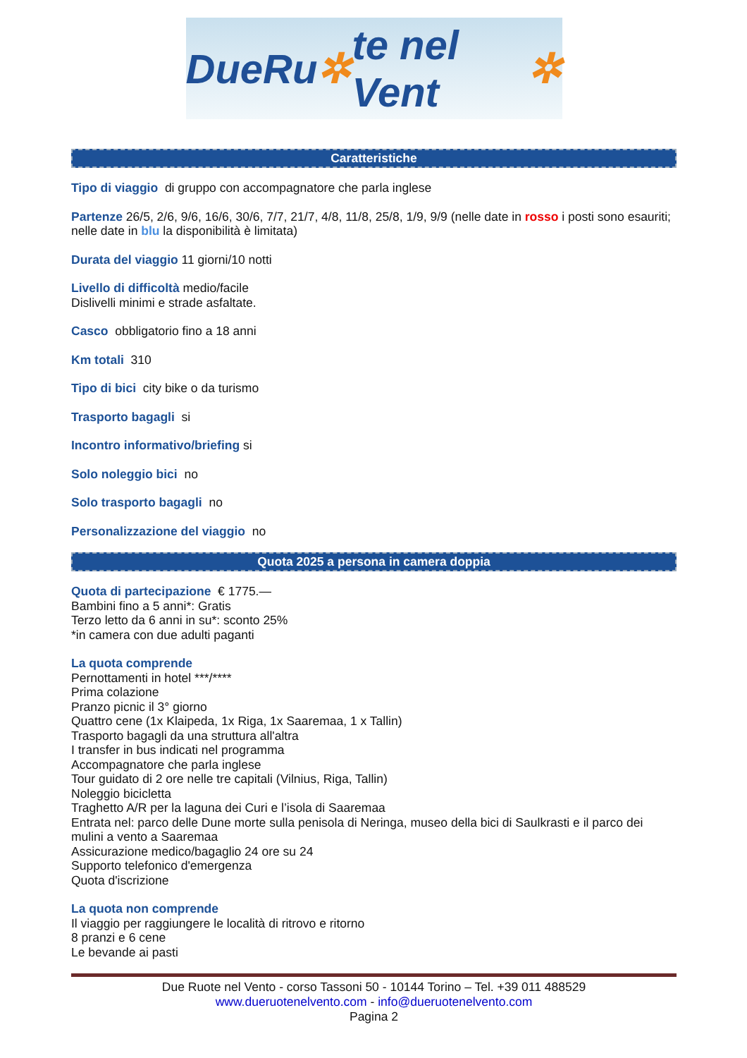DueRu ✲ te nel Vent ✲
Caratteristiche
Tipo di viaggio di gruppo con accompagnatore che parla inglese
Partenze 26/5, 2/6, 9/6, 16/6, 30/6, 7/7, 21/7, 4/8, 11/8, 25/8, 1/9, 9/9 (nelle date in rosso i posti sono esauriti; nelle date in blu la disponibilità è limitata)
Durata del viaggio 11 giorni/10 notti
Livello di difficoltà medio/facile
Dislivelli minimi e strade asfaltate.
Casco obbligatorio fino a 18 anni
Km totali 310
Tipo di bici city bike o da turismo
Trasporto bagagli si
Incontro informativo/briefing si
Solo noleggio bici no
Solo trasporto bagagli no
Personalizzazione del viaggio no
Quota 2025 a persona in camera doppia
Quota di partecipazione € 1775.—
Bambini fino a 5 anni*: Gratis
Terzo letto da 6 anni in su*: sconto 25%
*in camera con due adulti paganti
La quota comprende
Pernottamenti in hotel ***/****
Prima colazione
Pranzo picnic il 3° giorno
Quattro cene (1x Klaipeda, 1x Riga, 1x Saaremaa, 1 x Tallin)
Trasporto bagagli da una struttura all'altra
I transfer in bus indicati nel programma
Accompagnatore che parla inglese
Tour guidato di 2 ore nelle tre capitali (Vilnius, Riga, Tallin)
Noleggio bicicletta
Traghetto A/R per la laguna dei Curi e l’isola di Saaremaa
Entrata nel: parco delle Dune morte sulla penisola di Neringa, museo della bici di Saulkrasti e il parco dei mulini a vento a Saaremaa
Assicurazione medico/bagaglio 24 ore su 24
Supporto telefonico d'emergenza
Quota d'iscrizione
La quota non comprende
Il viaggio per raggiungere le località di ritrovo e ritorno
8 pranzi e 6 cene
Le bevande ai pasti
Due Ruote nel Vento - corso Tassoni 50 - 10144 Torino – Tel. +39 011 488529
www.dueruotenelvento.com - info@dueruotenelvento.com
Pagina 2